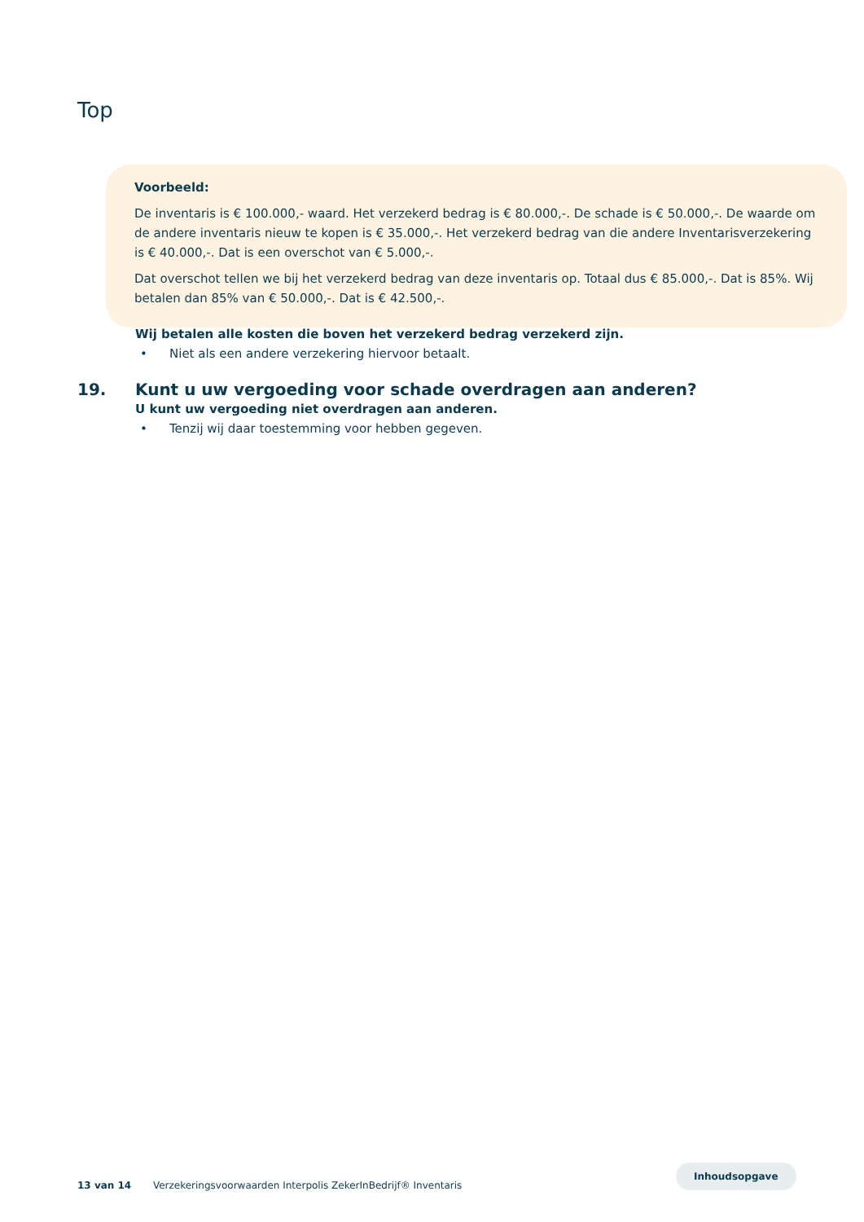Top
Voorbeeld:
De inventaris is € 100.000,- waard. Het verzekerd bedrag is € 80.000,-. De schade is € 50.000,-. De waarde om de andere inventaris nieuw te kopen is € 35.000,-. Het verzekerd bedrag van die andere Inventarisverzekering is € 40.000,-. Dat is een overschot van € 5.000,-.
Dat overschot tellen we bij het verzekerd bedrag van deze inventaris op. Totaal dus € 85.000,-. Dat is 85%. Wij betalen dan 85% van € 50.000,-. Dat is € 42.500,-.
Wij betalen alle kosten die boven het verzekerd bedrag verzekerd zijn.
• Niet als een andere verzekering hiervoor betaalt.
19. Kunt u uw vergoeding voor schade overdragen aan anderen?
U kunt uw vergoeding niet overdragen aan anderen.
• Tenzij wij daar toestemming voor hebben gegeven.
13 van 14 Verzekeringsvoorwaarden Interpolis ZekerInBedrijf® Inventaris
Inhoudsopgave